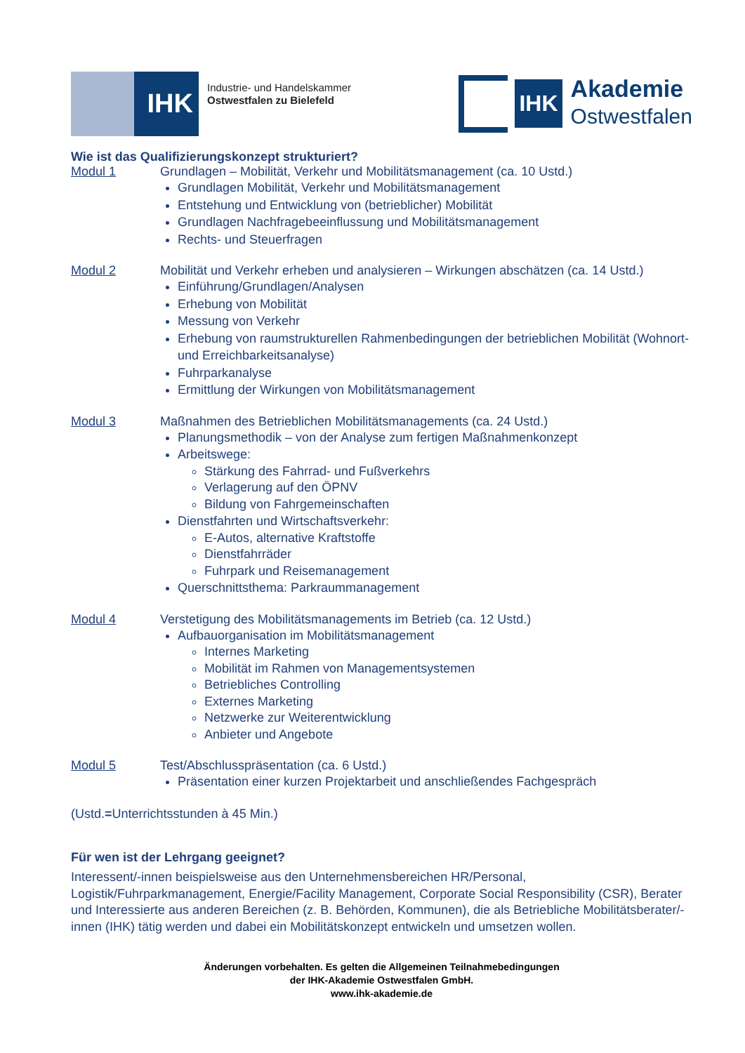IHK
Industrie- und Handelskammer
Ostwestfalen zu Bielefeld
IHK
Akademie
Ostwestfalen
Wie ist das Qualifizierungskonzept strukturiert?
Modul 1 Grundlagen – Mobilität, Verkehr und Mobilitätsmanagement (ca. 10 Ustd.)
Grundlagen Mobilität, Verkehr und Mobilitätsmanagement
Entstehung und Entwicklung von (betrieblicher) Mobilität
Grundlagen Nachfragebeeinflussung und Mobilitätsmanagement
Rechts- und Steuerfragen
Modul 2 Mobilität und Verkehr erheben und analysieren – Wirkungen abschätzen (ca. 14 Ustd.)
Einführung/Grundlagen/Analysen
Erhebung von Mobilität
Messung von Verkehr
Erhebung von raumstrukturellen Rahmenbedingungen der betrieblichen Mobilität (Wohnort- und Erreichbarkeitsanalyse)
Fuhrparkanalyse
Ermittlung der Wirkungen von Mobilitätsmanagement
Modul 3 Maßnahmen des Betrieblichen Mobilitätsmanagements (ca. 24 Ustd.)
Planungsmethodik – von der Analyse zum fertigen Maßnahmenkonzept
Arbeitswege:
Stärkung des Fahrrad- und Fußverkehrs
Verlagerung auf den ÖPNV
Bildung von Fahrgemeinschaften
Dienstfahrten und Wirtschaftsverkehr:
E-Autos, alternative Kraftstoffe
Dienstfahrräder
Fuhrpark und Reisemanagement
Querschnittsthema: Parkraummanagement
Modul 4 Verstetigung des Mobilitätsmanagements im Betrieb (ca. 12 Ustd.)
Aufbauorganisation im Mobilitätsmanagement
Internes Marketing
Mobilität im Rahmen von Managementsystemen
Betriebliches Controlling
Externes Marketing
Netzwerke zur Weiterentwicklung
Anbieter und Angebote
Modul 5 Test/Abschlusspräsentation (ca. 6 Ustd.)
Präsentation einer kurzen Projektarbeit und anschließendes Fachgespräch
(Ustd.=Unterrichtsstunden à 45 Min.)
Für wen ist der Lehrgang geeignet?
Interessent/-innen beispielsweise aus den Unternehmensbereichen HR/Personal, Logistik/Fuhrparkmanagement, Energie/Facility Management, Corporate Social Responsibility (CSR), Berater und Interessierte aus anderen Bereichen (z. B. Behörden, Kommunen), die als Betriebliche Mobilitätsberater/-innen (IHK) tätig werden und dabei ein Mobilitätskonzept entwickeln und umsetzen wollen.
Änderungen vorbehalten. Es gelten die Allgemeinen Teilnahmebedingungen
der IHK-Akademie Ostwestfalen GmbH.
www.ihk-akademie.de